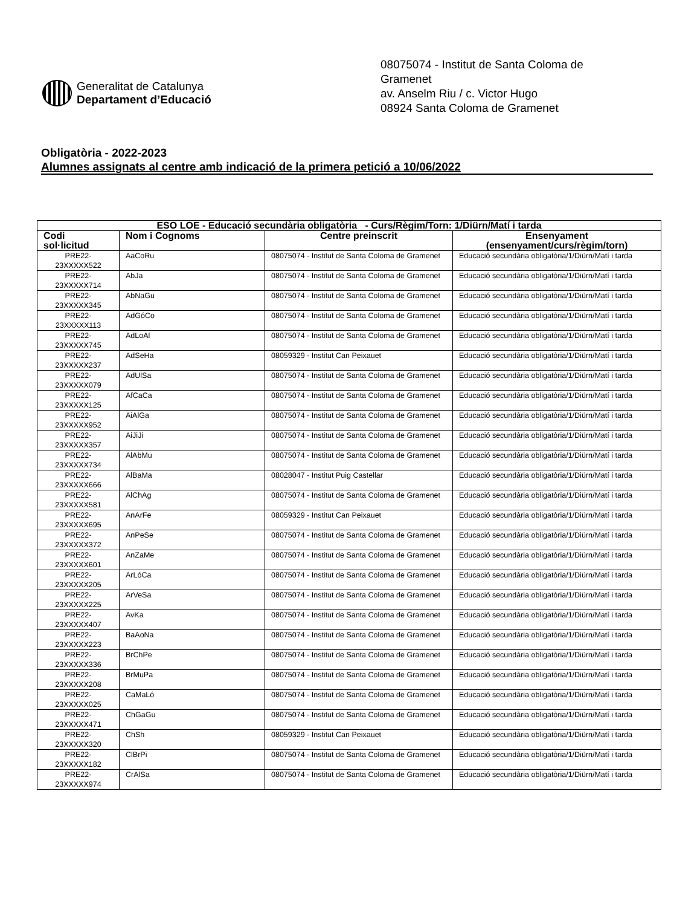Generalitat de Catalunya
Departament d’Educació
08075074 - Institut de Santa Coloma de
Gramenet
av. Anselm Riu / c. Victor Hugo
08924 Santa Coloma de Gramenet
Obligatòria - 2022-2023
Alumnes assignats al centre amb indicació de la primera petició a 10/06/2022
| ESO LOE - Educació secundària obligatòria - Curs/Règim/Torn: 1/Diürn/Matí i tarda | | | |
| --- | --- | --- | --- |
| Codi sol·licitud | Nom i Cognoms | Centre preinscrit | Ensenyament (ensenyament/curs/règim/torn) |
| PRE22- 23XXXXX522 | AaCoRu | 08075074 - Institut de Santa Coloma de Gramenet | Educació secundària obligatòria/1/Diürn/Matí i tarda |
| PRE22- 23XXXXX714 | AbJa | 08075074 - Institut de Santa Coloma de Gramenet | Educació secundària obligatòria/1/Diürn/Matí i tarda |
| PRE22- 23XXXXX345 | AbNaGu | 08075074 - Institut de Santa Coloma de Gramenet | Educació secundària obligatòria/1/Diürn/Matí i tarda |
| PRE22- 23XXXXX113 | AdGóCo | 08075074 - Institut de Santa Coloma de Gramenet | Educació secundària obligatòria/1/Diürn/Matí i tarda |
| PRE22- 23XXXXX745 | AdLoAl | 08075074 - Institut de Santa Coloma de Gramenet | Educació secundària obligatòria/1/Diürn/Matí i tarda |
| PRE22- 23XXXXX237 | AdSeHa | 08059329 - Institut Can Peixauet | Educació secundària obligatòria/1/Diürn/Matí i tarda |
| PRE22- 23XXXXX079 | AdUlSa | 08075074 - Institut de Santa Coloma de Gramenet | Educació secundària obligatòria/1/Diürn/Matí i tarda |
| PRE22- 23XXXXX125 | AfCaCa | 08075074 - Institut de Santa Coloma de Gramenet | Educació secundària obligatòria/1/Diürn/Matí i tarda |
| PRE22- 23XXXXX952 | AiAlGa | 08075074 - Institut de Santa Coloma de Gramenet | Educació secundària obligatòria/1/Diürn/Matí i tarda |
| PRE22- 23XXXXX357 | AiJiJi | 08075074 - Institut de Santa Coloma de Gramenet | Educació secundària obligatòria/1/Diürn/Matí i tarda |
| PRE22- 23XXXXX734 | AlAbMu | 08075074 - Institut de Santa Coloma de Gramenet | Educació secundària obligatòria/1/Diürn/Matí i tarda |
| PRE22- 23XXXXX666 | AlBaMa | 08028047 - Institut Puig Castellar | Educació secundària obligatòria/1/Diürn/Matí i tarda |
| PRE22- 23XXXXX581 | AlChAg | 08075074 - Institut de Santa Coloma de Gramenet | Educació secundària obligatòria/1/Diürn/Matí i tarda |
| PRE22- 23XXXXX695 | AnArFe | 08059329 - Institut Can Peixauet | Educació secundària obligatòria/1/Diürn/Matí i tarda |
| PRE22- 23XXXXX372 | AnPeSe | 08075074 - Institut de Santa Coloma de Gramenet | Educació secundària obligatòria/1/Diürn/Matí i tarda |
| PRE22- 23XXXXX601 | AnZaMe | 08075074 - Institut de Santa Coloma de Gramenet | Educació secundària obligatòria/1/Diürn/Matí i tarda |
| PRE22- 23XXXXX205 | ArLóCa | 08075074 - Institut de Santa Coloma de Gramenet | Educació secundària obligatòria/1/Diürn/Matí i tarda |
| PRE22- 23XXXXX225 | ArVeSa | 08075074 - Institut de Santa Coloma de Gramenet | Educació secundària obligatòria/1/Diürn/Matí i tarda |
| PRE22- 23XXXXX407 | AvKa | 08075074 - Institut de Santa Coloma de Gramenet | Educació secundària obligatòria/1/Diürn/Matí i tarda |
| PRE22- 23XXXXX223 | BaAoNa | 08075074 - Institut de Santa Coloma de Gramenet | Educació secundària obligatòria/1/Diürn/Matí i tarda |
| PRE22- 23XXXXX336 | BrChPe | 08075074 - Institut de Santa Coloma de Gramenet | Educació secundària obligatòria/1/Diürn/Matí i tarda |
| PRE22- 23XXXXX208 | BrMuPa | 08075074 - Institut de Santa Coloma de Gramenet | Educació secundària obligatòria/1/Diürn/Matí i tarda |
| PRE22- 23XXXXX025 | CaMaLó | 08075074 - Institut de Santa Coloma de Gramenet | Educació secundària obligatòria/1/Diürn/Matí i tarda |
| PRE22- 23XXXXX471 | ChGaGu | 08075074 - Institut de Santa Coloma de Gramenet | Educació secundària obligatòria/1/Diürn/Matí i tarda |
| PRE22- 23XXXXX320 | ChSh | 08059329 - Institut Can Peixauet | Educació secundària obligatòria/1/Diürn/Matí i tarda |
| PRE22- 23XXXXX182 | ClBrPi | 08075074 - Institut de Santa Coloma de Gramenet | Educació secundària obligatòria/1/Diürn/Matí i tarda |
| PRE22- 23XXXXX974 | CrAlSa | 08075074 - Institut de Santa Coloma de Gramenet | Educació secundària obligatòria/1/Diürn/Matí i tarda |